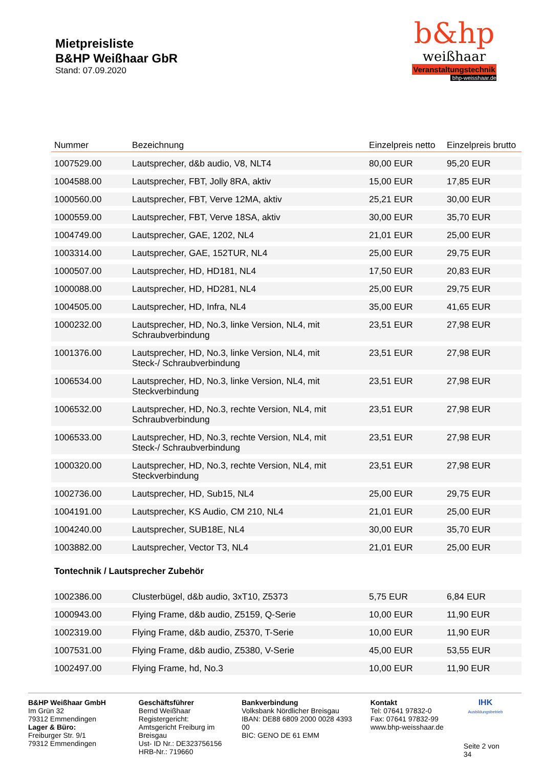Mietpreisliste
B&HP Weißhaar GbR
Stand: 07.09.2020
b&hp
weißhaar
Veranstaltungstechnik
bhp-weisshaar.de
| Nummer | Bezeichnung | Einzelpreis netto | Einzelpreis brutto |
| --- | --- | --- | --- |
| 1007529.00 | Lautsprecher, d&b audio, V8, NLT4 | 80,00 EUR | 95,20 EUR |
| 1004588.00 | Lautsprecher, FBT, Jolly 8RA, aktiv | 15,00 EUR | 17,85 EUR |
| 1000560.00 | Lautsprecher, FBT, Verve 12MA, aktiv | 25,21 EUR | 30,00 EUR |
| 1000559.00 | Lautsprecher, FBT, Verve 18SA, aktiv | 30,00 EUR | 35,70 EUR |
| 1004749.00 | Lautsprecher, GAE, 1202, NL4 | 21,01 EUR | 25,00 EUR |
| 1003314.00 | Lautsprecher, GAE, 152TUR, NL4 | 25,00 EUR | 29,75 EUR |
| 1000507.00 | Lautsprecher, HD, HD181, NL4 | 17,50 EUR | 20,83 EUR |
| 1000088.00 | Lautsprecher, HD, HD281, NL4 | 25,00 EUR | 29,75 EUR |
| 1004505.00 | Lautsprecher, HD, Infra, NL4 | 35,00 EUR | 41,65 EUR |
| 1000232.00 | Lautsprecher, HD, No.3, linke Version, NL4, mit Schraubverbindung | 23,51 EUR | 27,98 EUR |
| 1001376.00 | Lautsprecher, HD, No.3, linke Version, NL4, mit Steck-/ Schraubverbindung | 23,51 EUR | 27,98 EUR |
| 1006534.00 | Lautsprecher, HD, No.3, linke Version, NL4, mit Steckverbindung | 23,51 EUR | 27,98 EUR |
| 1006532.00 | Lautsprecher, HD, No.3, rechte Version, NL4, mit Schraubverbindung | 23,51 EUR | 27,98 EUR |
| 1006533.00 | Lautsprecher, HD, No.3, rechte Version, NL4, mit Steck-/ Schraubverbindung | 23,51 EUR | 27,98 EUR |
| 1000320.00 | Lautsprecher, HD, No.3, rechte Version, NL4, mit Steckverbindung | 23,51 EUR | 27,98 EUR |
| 1002736.00 | Lautsprecher, HD, Sub15, NL4 | 25,00 EUR | 29,75 EUR |
| 1004191.00 | Lautsprecher, KS Audio, CM 210, NL4 | 21,01 EUR | 25,00 EUR |
| 1004240.00 | Lautsprecher, SUB18E, NL4 | 30,00 EUR | 35,70 EUR |
| 1003882.00 | Lautsprecher, Vector T3, NL4 | 21,01 EUR | 25,00 EUR |
| Tontechnik / Lautsprecher Zubehör | | | |
| 1002386.00 | Clusterbügel, d&b audio, 3xT10, Z5373 | 5,75 EUR | 6,84 EUR |
| 1000943.00 | Flying Frame, d&b audio, Z5159, Q-Serie | 10,00 EUR | 11,90 EUR |
| 1002319.00 | Flying Frame, d&b audio, Z5370, T-Serie | 10,00 EUR | 11,90 EUR |
| 1007531.00 | Flying Frame, d&b audio, Z5380, V-Serie | 45,00 EUR | 53,55 EUR |
| 1002497.00 | Flying Frame, hd, No.3 | 10,00 EUR | 11,90 EUR |
B&HP Weißhaar GmbH
Im Grün 32
79312 Emmendingen
Lager & Büro:
Freiburger Str. 9/1
79312 Emmendingen
Geschäftsführer
Bernd Weißhaar
Registergericht: Amtsgericht Freiburg im Breisgau
Ust- ID Nr.: DE323756156
HRB-Nr.: 719660
Bankverbindung
Volksbank Nördlicher Breisgau
IBAN: DE88 6809 2000 0028 4393 00
BIC: GENO DE 61 EMM
Kontakt
Tel: 07641 97832-0
Fax: 07641 97832-99
www.bhp-weisshaar.de
IHK
Ausbildungsbetrieb
Seite 2 von 34